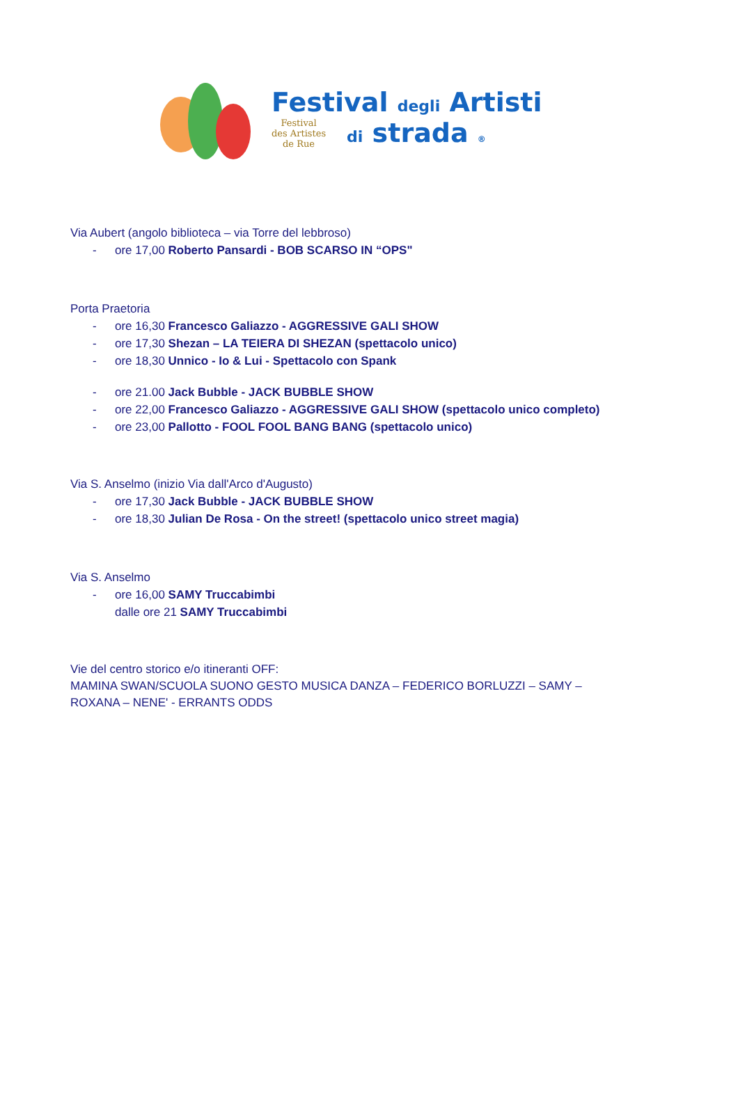Festival degli Artisti
Festival
des Artistes
de Rue
di strada ®
Via Aubert (angolo biblioteca – via Torre del lebbroso)
- ore 17,00 Roberto Pansardi - BOB SCARSO IN “OPS"
Porta Praetoria
- ore 16,30 Francesco Galiazzo - AGGRESSIVE GALI SHOW
- ore 17,30 Shezan – LA TEIERA DI SHEZAN (spettacolo unico)
- ore 18,30 Unnico - Io & Lui - Spettacolo con Spank
- ore 21.00 Jack Bubble - JACK BUBBLE SHOW
- ore 22,00 Francesco Galiazzo - AGGRESSIVE GALI SHOW (spettacolo unico completo)
- ore 23,00 Pallotto - FOOL FOOL BANG BANG (spettacolo unico)
Via S. Anselmo (inizio Via dall'Arco d'Augusto)
- ore 17,30 Jack Bubble - JACK BUBBLE SHOW
- ore 18,30 Julian De Rosa - On the street! (spettacolo unico street magia)
Via S. Anselmo
- ore 16,00 SAMY Truccabimbi
dalle ore 21 SAMY Truccabimbi
Vie del centro storico e/o itineranti OFF:
MAMINA SWAN/SCUOLA SUONO GESTO MUSICA DANZA – FEDERICO BORLUZZI – SAMY –
ROXANA – NENE' - ERRANTS ODDS